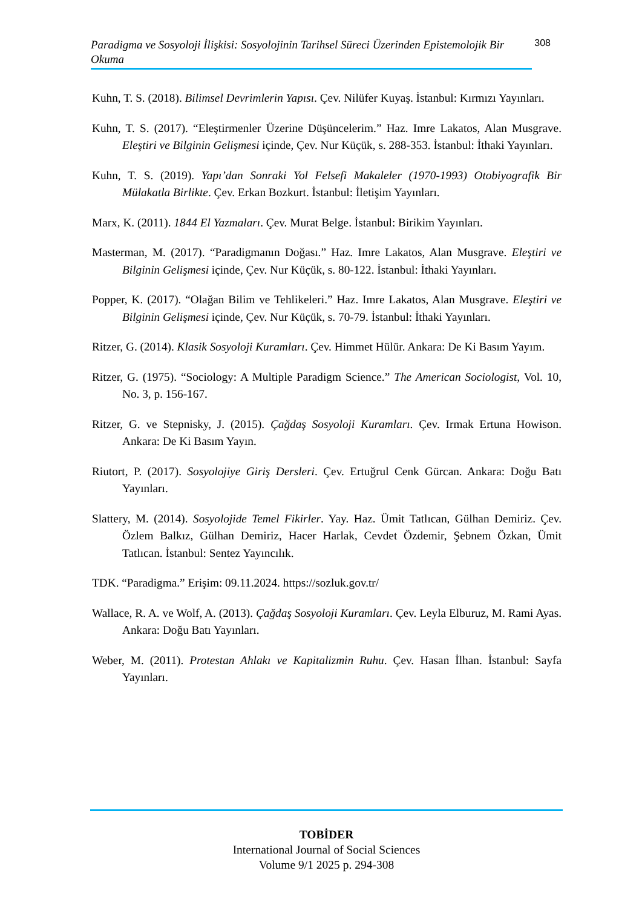Paradigma ve Sosyoloji İlişkisi: Sosyolojinin Tarihsel Süreci Üzerinden Epistemolojik Bir Okuma
308
Kuhn, T. S. (2018). Bilimsel Devrimlerin Yapısı. Çev. Nilüfer Kuyaş. İstanbul: Kırmızı Yayınları.
Kuhn, T. S. (2017). “Eleştirmenler Üzerine Düşüncelerim.” Haz. Imre Lakatos, Alan Musgrave. Eleştiri ve Bilginin Gelişmesi içinde, Çev. Nur Küçük, s. 288-353. İstanbul: İthaki Yayınları.
Kuhn, T. S. (2019). Yapı’dan Sonraki Yol Felsefi Makaleler (1970-1993) Otobiyografik Bir Mülakatla Birlikte. Çev. Erkan Bozkurt. İstanbul: İletişim Yayınları.
Marx, K. (2011). 1844 El Yazmaları. Çev. Murat Belge. İstanbul: Birikim Yayınları.
Masterman, M. (2017). “Paradigmanın Doğası.” Haz. Imre Lakatos, Alan Musgrave. Eleştiri ve Bilginin Gelişmesi içinde, Çev. Nur Küçük, s. 80-122. İstanbul: İthaki Yayınları.
Popper, K. (2017). “Olağan Bilim ve Tehlikeleri.” Haz. Imre Lakatos, Alan Musgrave. Eleştiri ve Bilginin Gelişmesi içinde, Çev. Nur Küçük, s. 70-79. İstanbul: İthaki Yayınları.
Ritzer, G. (2014). Klasik Sosyoloji Kuramları. Çev. Himmet Hülür. Ankara: De Ki Basım Yayım.
Ritzer, G. (1975). “Sociology: A Multiple Paradigm Science.” The American Sociologist, Vol. 10, No. 3, p. 156-167.
Ritzer, G. ve Stepnisky, J. (2015). Çağdaş Sosyoloji Kuramları. Çev. Irmak Ertuna Howison. Ankara: De Ki Basım Yayın.
Riutort, P. (2017). Sosyolojiye Giriş Dersleri. Çev. Ertuğrul Cenk Gürcan. Ankara: Doğu Batı Yayınları.
Slattery, M. (2014). Sosyolojide Temel Fikirler. Yay. Haz. Ümit Tatlıcan, Gülhan Demiriz. Çev. Özlem Balkız, Gülhan Demiriz, Hacer Harlak, Cevdet Özdemir, Şebnem Özkan, Ümit Tatlıcan. İstanbul: Sentez Yayıncılık.
TDK. “Paradigma.” Erişim: 09.11.2024. https://sozluk.gov.tr/
Wallace, R. A. ve Wolf, A. (2013). Çağdaş Sosyoloji Kuramları. Çev. Leyla Elburuz, M. Rami Ayas. Ankara: Doğu Batı Yayınları.
Weber, M. (2011). Protestan Ahlakı ve Kapitalizmin Ruhu. Çev. Hasan İlhan. İstanbul: Sayfa Yayınları.
TOBİDER
International Journal of Social Sciences
Volume 9/1 2025 p. 294-308